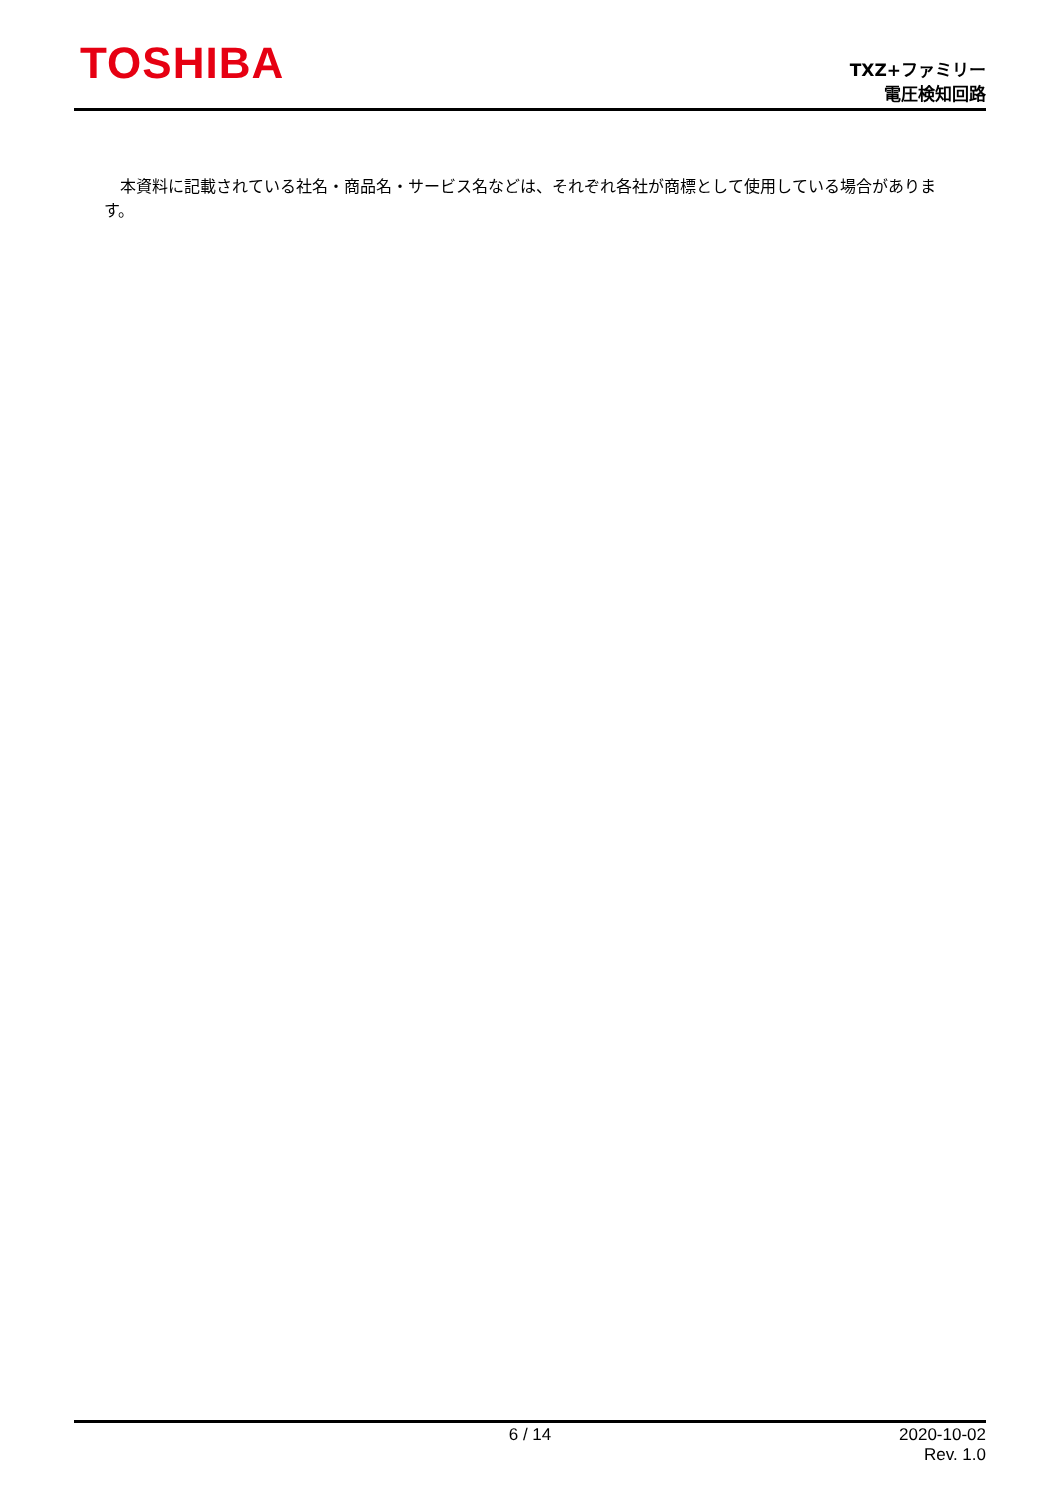TOSHIBA
TXZ+ファミリー
電圧検知回路
　本資料に記載されている社名・商品名・サービス名などは、それぞれ各社が商標として使用している場合があります。
6 / 14 2020-10-02
Rev. 1.0